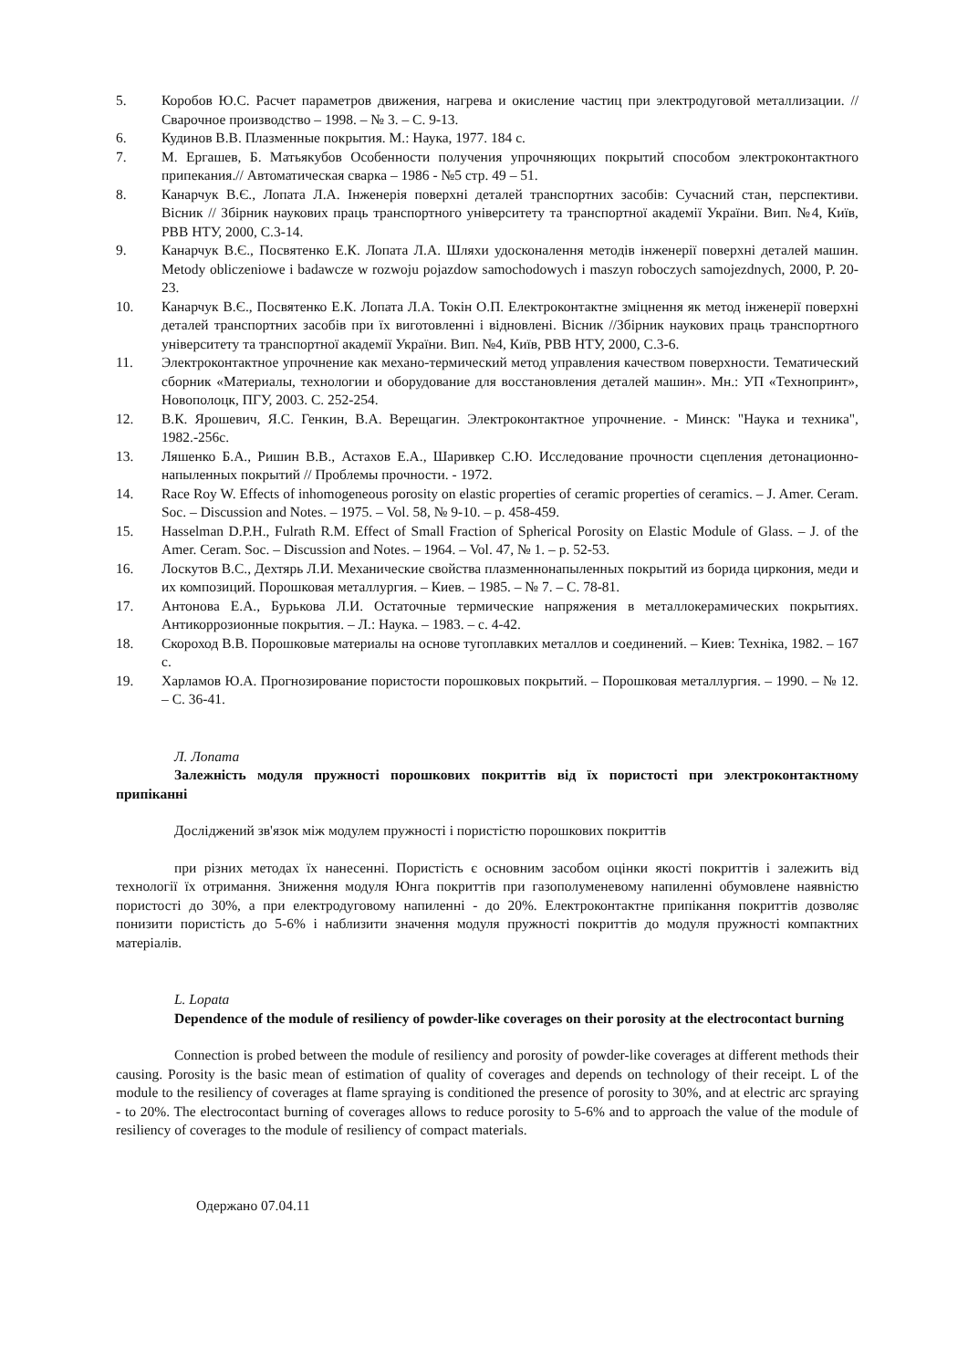5. Коробов Ю.С. Расчет параметров движения, нагрева и окисление частиц при электродуговой металлизации. // Сварочное производство – 1998. – № 3. – С. 9-13.
6. Кудинов В.В. Плазменные покрытия. М.: Наука, 1977. 184 с.
7. М. Ергашев, Б. Матьякубов Особенности получения упрочняющих покрытий способом электроконтактного припекания.// Автоматическая сварка – 1986 - №5 стр. 49 – 51.
8. Канарчук В.Є., Лопата Л.А. Інженерія поверхні деталей транспортних засобів: Сучасний стан, перспективи. Вісник // Збірник наукових праць транспортного університету та транспортної академії України. Вип. №4, Київ, РВВ НТУ, 2000, С.3-14.
9. Канарчук В.Є., Посвятенко Е.К. Лопата Л.А. Шляхи удосконалення методів інженерії поверхні деталей машин. Metody obliczeniowe i badawcze w rozwoju pojazdow samochodowych i maszyn roboczych samojezdnych, 2000, P. 20-23.
10. Канарчук В.Є., Посвятенко Е.К. Лопата Л.А. Токін О.П. Електроконтактне зміцнення як метод інженерії поверхні деталей транспортних засобів при їх виготовленні і відновлені. Вісник //Збірник наукових праць транспортного університету та транспортної академії України. Вип. №4, Київ, РВВ НТУ, 2000, С.3-6.
11. Электроконтактное упрочнение как механо-термический метод управления качеством поверхности. Тематический сборник «Материалы, технологии и оборудование для восстановления деталей машин». Мн.: УП «Технопринт», Новополоцк, ПГУ, 2003. С. 252-254.
12. В.К. Ярошевич, Я.С. Генкин, В.А. Верещагин. Электроконтактное упрочнение. - Минск: "Наука и техника", 1982.-256с.
13. Ляшенко Б.А., Ришин В.В., Астахов Е.А., Шаривкер С.Ю. Исследование прочности сцепления детонационно-напыленных покрытий // Проблемы прочности. - 1972.
14. Race Roy W. Effects of inhomogeneous porosity on elastic properties of ceramic properties of ceramics. – J. Amer. Ceram. Soc. – Discussion and Notes. – 1975. – Vol. 58, № 9-10. – p. 458-459.
15. Hasselman D.P.H., Fulrath R.M. Effect of Small Fraction of Spherical Porosity on Elastic Module of Glass. – J. of the Amer. Ceram. Soc. – Discussion and Notes. – 1964. – Vol. 47, № 1. – p. 52-53.
16. Лоскутов В.С., Дехтярь Л.И. Механические свойства плазменнонапыленных покрытий из борида циркония, меди и их композиций. Порошковая металлургия. – Киев. – 1985. – № 7. – С. 78-81.
17. Антонова Е.А., Бурькова Л.И. Остаточные термические напряжения в металлокерамических покрытиях. Антикоррозионные покрытия. – Л.: Наука. – 1983. – с. 4-42.
18. Скороход В.В. Порошковые материалы на основе тугоплавких металлов и соединений. – Киев: Техніка, 1982. – 167 с.
19. Харламов Ю.А. Прогнозирование пористости порошковых покрытий. – Порошковая металлургия. – 1990. – № 12. – С. 36-41.
Л. Лопата
Залежність модуля пружності порошкових покриттів від їх пористості при электроконтактному припіканні
Досліджений зв'язок між модулем пружності і пористістю порошкових покриттів
при різних методах їх нанесенні. Пористість є основним засобом оцінки якості покриттів і залежить від технології їх отримання. Зниження модуля Юнга покриттів при газополуменевому напиленні обумовлене наявністю пористості до 30%, а при електродуговому напиленні - до 20%. Електроконтактне припікання покриттів дозволяє понизити пористість до 5-6% і наблизити значення модуля пружності покриттів до модуля пружності компактних матеріалів.
L. Lopata
Dependence of the module of resiliency of powder-like coverages on their porosity at the electrocontact burning
Connection is probed between the module of resiliency and porosity of powder-like coverages at different methods their causing. Porosity is the basic mean of estimation of quality of coverages and depends on technology of their receipt. L of the module to the resiliency of coverages at flame spraying is conditioned the presence of porosity to 30%, and at electric arc spraying - to 20%. The electrocontact burning of coverages allows to reduce porosity to 5-6% and to approach the value of the module of resiliency of coverages to the module of resiliency of compact materials.
Одержано 07.04.11